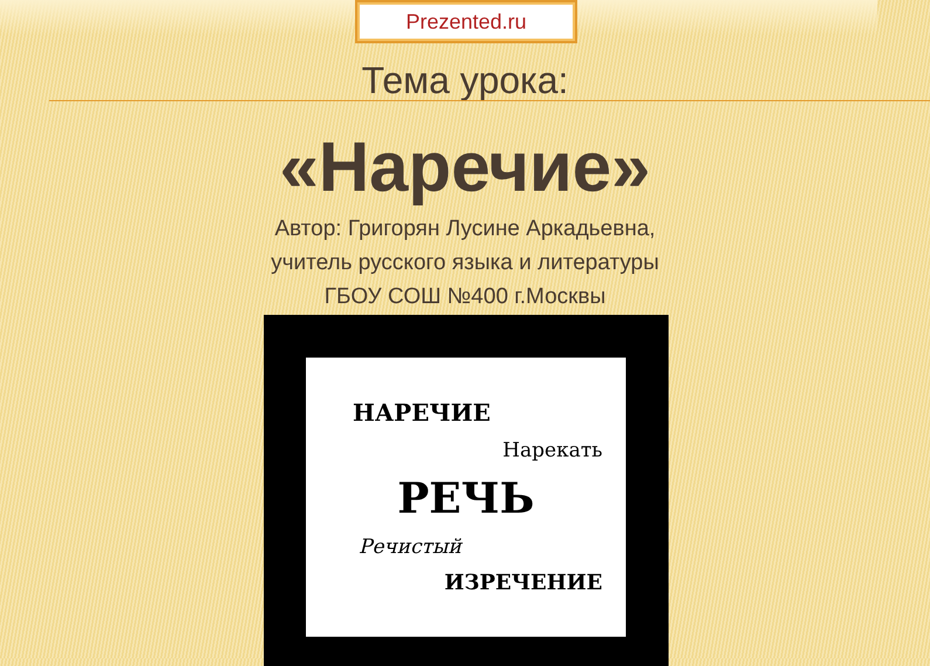Prezented.ru
Тема урока:
«Наречие»
Автор: Григорян Лусине Аркадьевна,
учитель русского языка и литературы
ГБОУ СОШ №400 г.Москвы
НАРЕЧИЕ
Нарекать
РЕЧЬ
Речистый
ИЗРЕЧЕНИЕ